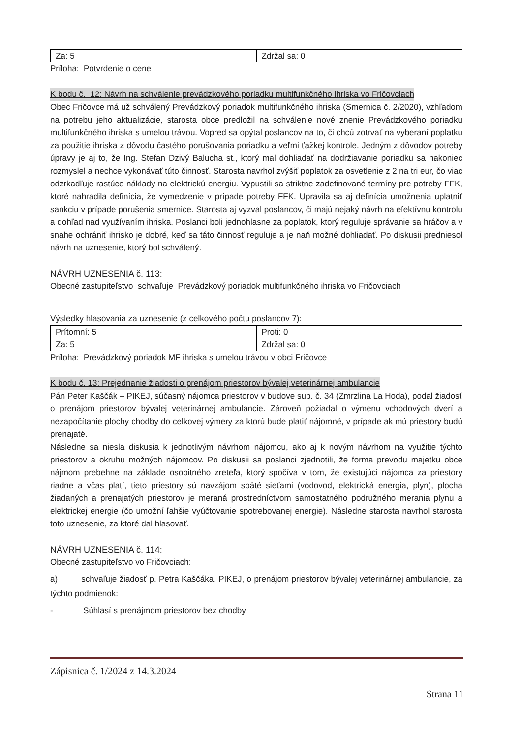| Za: 5 | Zdržal sa: 0 |
Príloha: Potvrdenie o cene
K bodu č. 12: Návrh na schválenie prevádzkového poriadku multifunkčného ihriska vo Fričovciach
Obec Fričovce má už schválený Prevádzkový poriadok multifunkčného ihriska (Smernica č. 2/2020), vzhľadom na potrebu jeho aktualizácie, starosta obce predložil na schválenie nové znenie Prevádzkového poriadku multifunkčného ihriska s umelou trávou. Vopred sa opýtal poslancov na to, či chcú zotrvať na vyberaní poplatku za použitie ihriska z dôvodu častého porušovania poriadku a veľmi ťažkej kontrole. Jedným z dôvodov potreby úpravy je aj to, že Ing. Štefan Dzivý Balucha st., ktorý mal dohliadať na dodržiavanie poriadku sa nakoniec rozmyslel a nechce vykonávať túto činnosť. Starosta navrhol zvýšiť poplatok za osvetlenie z 2 na tri eur, čo viac odzrkadľuje rastúce náklady na elektrickú energiu. Vypustili sa striktne zadefinované termíny pre potreby FFK, ktoré nahradila definícia, že vymedzenie v prípade potreby FFK. Upravila sa aj definícia umožnenia uplatniť sankciu v prípade porušenia smernice. Starosta aj vyzval poslancov, či majú nejaký návrh na efektívnu kontrolu a dohľad nad využívaním ihriska. Poslanci boli jednohlasne za poplatok, ktorý reguluje správanie sa hráčov a v snahe ochrániť ihrisko je dobré, keď sa táto činnosť reguluje a je naň možné dohliadať. Po diskusii predniesol návrh na uznesenie, ktorý bol schválený.
NÁVRH UZNESENIA č. 113:
Obecné zastupiteľstvo schvaľuje Prevádzkový poriadok multifunkčného ihriska vo Fričovciach
Výsledky hlasovania za uznesenie (z celkového počtu poslancov 7):
| Prítomní: 5 | Proti: 0 |
| Za: 5 | Zdržal sa: 0 |
Príloha: Prevádzkový poriadok MF ihriska s umelou trávou v obci Fričovce
K bodu č. 13: Prejednanie žiadosti o prenájom priestorov bývalej veterinárnej ambulancie
Pán Peter Kaščák – PIKEJ, súčasný nájomca priestorov v budove sup. č. 34 (Zmrzlina La Hoda), podal žiadosť o prenájom priestorov bývalej veterinárnej ambulancie. Zároveň požiadal o výmenu vchodových dverí a nezapočítanie plochy chodby do celkovej výmery za ktorú bude platiť nájomné, v prípade ak mú priestory budú prenajaté.
Následne sa niesla diskusia k jednotlivým návrhom nájomcu, ako aj k novým návrhom na využitie týchto priestorov a okruhu možných nájomcov. Po diskusii sa poslanci zjednotili, že forma prevodu majetku obce nájmom prebehne na základe osobitného zreteľa, ktorý spočíva v tom, že existujúci nájomca za priestory riadne a včas platí, tieto priestory sú navzájom späté sieťami (vodovod, elektrická energia, plyn), plocha žiadaných a prenajatých priestorov je meraná prostredníctvom samostatného podružného merania plynu a elektrickej energie (čo umožní ľahšie vyúčtovanie spotrebovanej energie). Následne starosta navrhol starosta toto uznesenie, za ktoré dal hlasovať.
NÁVRH UZNESENIA č. 114:
Obecné zastupiteľstvo vo Fričovciach:
a) schvaľuje žiadosť p. Petra Kaščáka, PIKEJ, o prenájom priestorov bývalej veterinárnej ambulancie, za týchto podmienok:
- Súhlasí s prenájmom priestorov bez chodby
Zápisnica č. 1/2024 z 14.3.2024
Strana 11